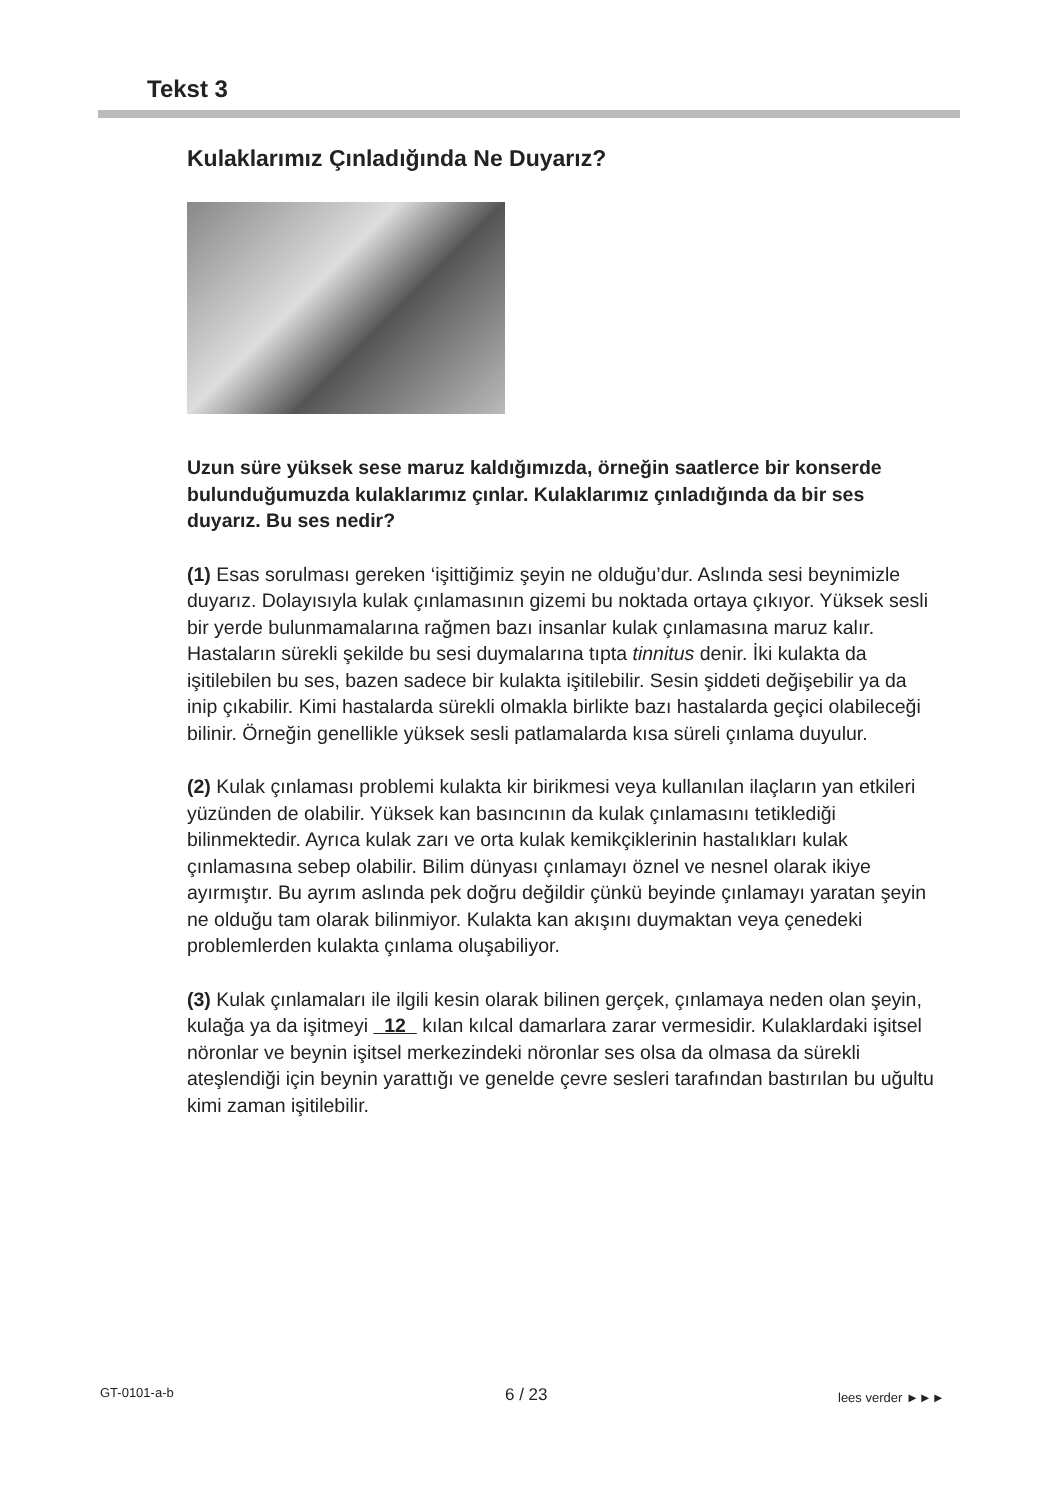Tekst 3
Kulaklarımız Çınladığında Ne Duyarız?
Uzun süre yüksek sese maruz kaldığımızda, örneğin saatlerce bir konserde bulunduğumuzda kulaklarımız çınlar. Kulaklarımız çınladığında da bir ses duyarız. Bu ses nedir?
(1) Esas sorulması gereken ‘işittiğimiz şeyin ne olduğu’dur. Aslında sesi beynimizle duyarız. Dolayısıyla kulak çınlamasının gizemi bu noktada ortaya çıkıyor. Yüksek sesli bir yerde bulunmamalarına rağmen bazı insanlar kulak çınlamasına maruz kalır. Hastaların sürekli şekilde bu sesi duymalarına tıpta tinnitus denir. İki kulakta da işitilebilen bu ses, bazen sadece bir kulakta işitilebilir. Sesin şiddeti değişebilir ya da inip çıkabilir. Kimi hastalarda sürekli olmakla birlikte bazı hastalarda geçici olabileceği bilinir. Örneğin genellikle yüksek sesli patlamalarda kısa süreli çınlama duyulur.
(2) Kulak çınlaması problemi kulakta kir birikmesi veya kullanılan ilaçların yan etkileri yüzünden de olabilir. Yüksek kan basıncının da kulak çınlamasını tetiklediği bilinmektedir. Ayrıca kulak zarı ve orta kulak kemikçiklerinin hastalıkları kulak çınlamasına sebep olabilir. Bilim dünyası çınlamayı öznel ve nesnel olarak ikiye ayırmıştır. Bu ayrım aslında pek doğru değildir çünkü beyinde çınlamayı yaratan şeyin ne olduğu tam olarak bilinmiyor. Kulakta kan akışını duymaktan veya çenedeki problemlerden kulakta çınlama oluşabiliyor.
(3) Kulak çınlamaları ile ilgili kesin olarak bilinen gerçek, çınlamaya neden olan şeyin, kulağa ya da işitmeyi 12 kılan kılcal damarlara zarar vermesidir. Kulaklardaki işitsel nöronlar ve beynin işitsel merkezindeki nöronlar ses olsa da olmasa da sürekli ateşlendiği için beynin yarattığı ve genelde çevre sesleri tarafından bastırılan bu uğultu kimi zaman işitilebilir.
GT-0101-a-b 6 / 23 lees verder ►►►